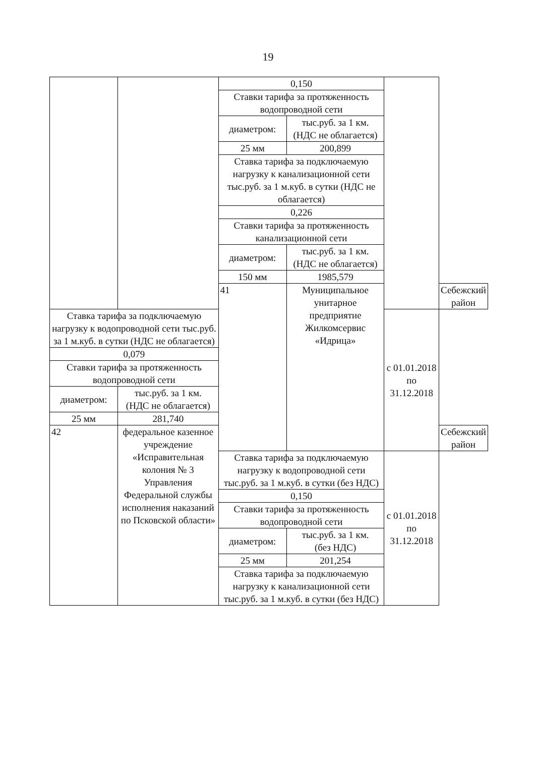19
| | | 0,150 | | | |
| | | Ставки тарифа за протяженность водопроводной сети | | | |
| | | диаметром: | тыс.руб. за 1 км. (НДС не облагается) | | |
| | | 25 мм | 200,899 | | |
| | | Ставка тарифа за подключаемую нагрузку к канализационной сети тыс.руб. за 1 м.куб. в сутки (НДС не облагается) | | | |
| | | 0,226 | | | |
| | | Ставки тарифа за протяженность канализационной сети | | | |
| | | диаметром: | тыс.руб. за 1 км. (НДС не облагается) | | |
| | | 150 мм | 1985,579 | | |
| | | 41 | Муниципальное унитарное предприятие Жилкомсервис «Идрица» | | Себежский район |
| Ставка тарифа за подключаемую нагрузку к водопроводной сети тыс.руб. за 1 м.куб. в сутки (НДС не облагается) | | | | с 01.01.2018 по 31.12.2018 | |
| 0,079 | | | | | |
| Ставки тарифа за протяженность водопроводной сети | | | | | |
| диаметром: | тыс.руб. за 1 км. (НДС не облагается) | | | | |
| 25 мм | 281,740 | | | | |
| 42 | федеральное казенное учреждение «Исправительная колония № 3 Управления Федеральной службы исполнения наказаний по Псковской области» | | | | Себежский район |
| | | Ставка тарифа за подключаемую нагрузку к водопроводной сети тыс.руб. за 1 м.куб. в сутки (без НДС) | | с 01.01.2018 по 31.12.2018 | |
| | | 0,150 | | | |
| | | Ставки тарифа за протяженность водопроводной сети | | | |
| | | диаметром: | тыс.руб. за 1 км. (без НДС) | | |
| | | 25 мм | 201,254 | | |
| | | Ставка тарифа за подключаемую нагрузку к канализационной сети тыс.руб. за 1 м.куб. в сутки (без НДС) | | | |